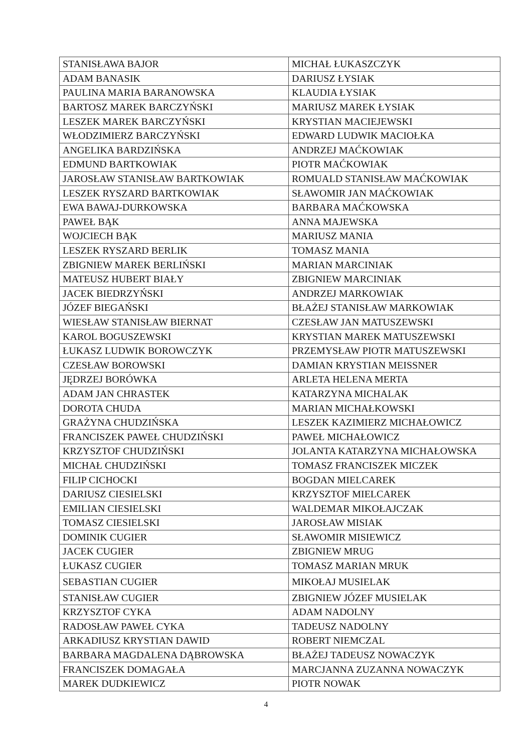| STANISŁAWA BAJOR | MICHAŁ ŁUKASZCZYK |
| ADAM BANASIK | DARIUSZ ŁYSIAK |
| PAULINA MARIA BARANOWSKA | KLAUDIA ŁYSIAK |
| BARTOSZ MAREK BARCZYŃSKI | MARIUSZ MAREK ŁYSIAK |
| LESZEK MAREK BARCZYŃSKI | KRYSTIAN MACIEJEWSKI |
| WŁODZIMIERZ BARCZYŃSKI | EDWARD LUDWIK MACIOŁKA |
| ANGELIKA BARDZIŃSKA | ANDRZEJ MAĆKOWIAK |
| EDMUND BARTKOWIAK | PIOTR MAĆKOWIAK |
| JAROSŁAW STANISŁAW BARTKOWIAK | ROMUALD STANISŁAW MAĆKOWIAK |
| LESZEK RYSZARD BARTKOWIAK | SŁAWOMIR JAN MAĆKOWIAK |
| EWA BAWAJ-DURKOWSKA | BARBARA MAĆKOWSKA |
| PAWEŁ BĄK | ANNA MAJEWSKA |
| WOJCIECH BĄK | MARIUSZ MANIA |
| LESZEK RYSZARD BERLIK | TOMASZ MANIA |
| ZBIGNIEW MAREK BERLIŃSKI | MARIAN MARCINIAK |
| MATEUSZ HUBERT BIAŁY | ZBIGNIEW MARCINIAK |
| JACEK BIEDRZYŃSKI | ANDRZEJ MARKOWIAK |
| JÓZEF BIEGAŃSKI | BŁAŻEJ STANISŁAW MARKOWIAK |
| WIESŁAW STANISŁAW BIERNAT | CZESŁAW JAN MATUSZEWSKI |
| KAROL BOGUSZEWSKI | KRYSTIAN MAREK MATUSZEWSKI |
| ŁUKASZ LUDWIK BOROWCZYK | PRZEMYSŁAW PIOTR MATUSZEWSKI |
| CZESŁAW BOROWSKI | DAMIAN KRYSTIAN MEISSNER |
| JĘDRZEJ BORÓWKA | ARLETA HELENA MERTA |
| ADAM JAN CHRASTEK | KATARZYNA MICHALAK |
| DOROTA CHUDA | MARIAN MICHAŁKOWSKI |
| GRAŻYNA CHUDZIŃSKA | LESZEK KAZIMIERZ MICHAŁOWICZ |
| FRANCISZEK PAWEŁ CHUDZIŃSKI | PAWEŁ MICHAŁOWICZ |
| KRZYSZTOF CHUDZIŃSKI | JOLANTA KATARZYNA MICHAŁOWSKA |
| MICHAŁ CHUDZIŃSKI | TOMASZ FRANCISZEK MICZEK |
| FILIP CICHOCKI | BOGDAN MIELCAREK |
| DARIUSZ CIESIELSKI | KRZYSZTOF MIELCAREK |
| EMILIAN CIESIELSKI | WALDEMAR MIKOŁAJCZAK |
| TOMASZ CIESIELSKI | JAROSŁAW MISIAK |
| DOMINIK CUGIER | SŁAWOMIR MISIEWICZ |
| JACEK CUGIER | ZBIGNIEW MRUG |
| ŁUKASZ CUGIER | TOMASZ MARIAN MRUK |
| SEBASTIAN CUGIER | MIKOŁAJ MUSIELAK |
| STANISŁAW CUGIER | ZBIGNIEW JÓZEF MUSIELAK |
| KRZYSZTOF CYKA | ADAM NADOLNY |
| RADOSŁAW PAWEŁ CYKA | TADEUSZ NADOLNY |
| ARKADIUSZ KRYSTIAN DAWID | ROBERT NIEMCZAL |
| BARBARA MAGDALENA DĄBROWSKA | BŁAŻEJ TADEUSZ NOWACZYK |
| FRANCISZEK DOMAGAŁA | MARCJANNA ZUZANNA NOWACZYK |
| MAREK DUDKIEWICZ | PIOTR NOWAK |
4